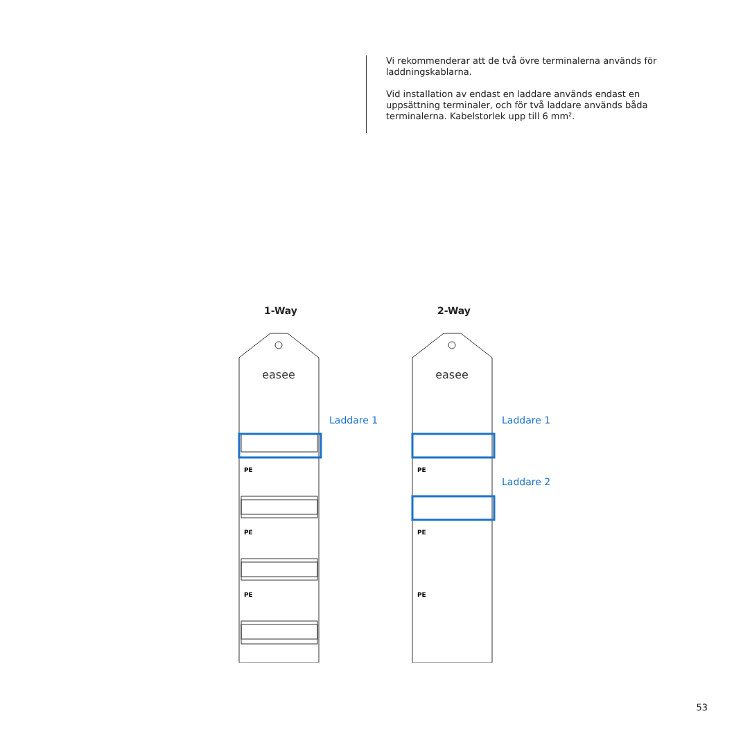Vi rekommenderar att de två övre terminalerna används för laddningskablarna.
Vid installation av endast en laddare används endast en uppsättning terminaler, och för två laddare används båda terminalerna. Kabelstorlek upp till 6 mm².
1-Way
easee
PE
PE
PE
2-Way
easee
PE
PE
PE
Laddare 1 Laddare 1
Laddare 2
53